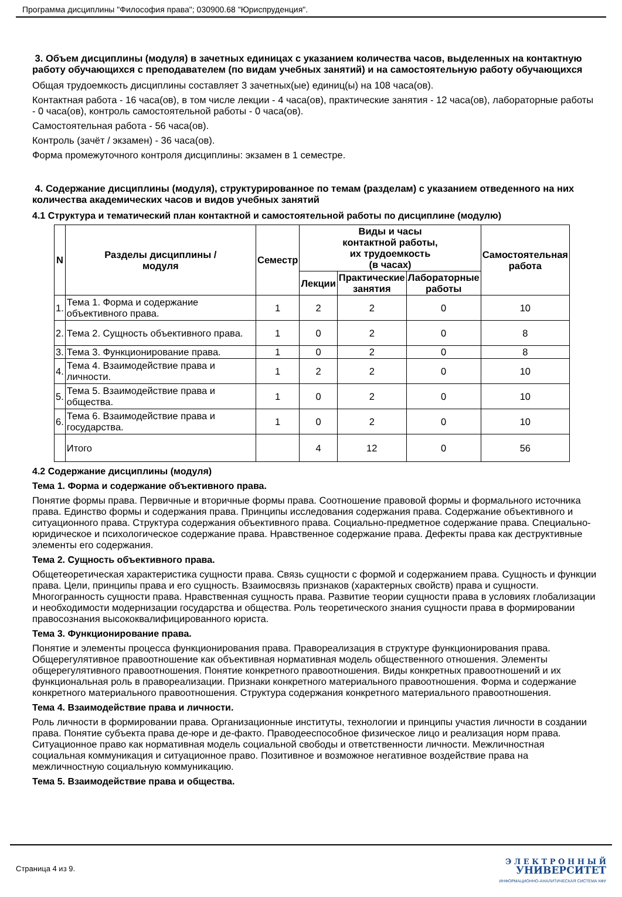Программа дисциплины "Философия права"; 030900.68 "Юриспруденция".
3. Объем дисциплины (модуля) в зачетных единицах с указанием количества часов, выделенных на контактную работу обучающихся с преподавателем (по видам учебных занятий) и на самостоятельную работу обучающихся
Общая трудоемкость дисциплины составляет 3 зачетных(ые) единиц(ы) на 108 часа(ов).
Контактная работа - 16 часа(ов), в том числе лекции - 4 часа(ов), практические занятия - 12 часа(ов), лабораторные работы - 0 часа(ов), контроль самостоятельной работы - 0 часа(ов).
Самостоятельная работа - 56 часа(ов).
Контроль (зачёт / экзамен) - 36 часа(ов).
Форма промежуточного контроля дисциплины: экзамен в 1 семестре.
4. Содержание дисциплины (модуля), структурированное по темам (разделам) с указанием отведенного на них количества академических часов и видов учебных занятий
4.1 Структура и тематический план контактной и самостоятельной работы по дисциплине (модулю)
| N | Разделы дисциплины / модуля | Семестр | Виды и часы контактной работы, их трудоемкость (в часах) | | | Самостоятельная работа |
| --- | --- | --- | --- | --- | --- | --- |
| | | | Лекции | Практические занятия | Лабораторные работы | |
| 1. | Тема 1. Форма и содержание объективного права. | 1 | 2 | 2 | 0 | 10 |
| 2. | Тема 2. Сущность объективного права. | 1 | 0 | 2 | 0 | 8 |
| 3. | Тема 3. Функционирование права. | 1 | 0 | 2 | 0 | 8 |
| 4. | Тема 4. Взаимодействие права и личности. | 1 | 2 | 2 | 0 | 10 |
| 5. | Тема 5. Взаимодействие права и общества. | 1 | 0 | 2 | 0 | 10 |
| 6. | Тема 6. Взаимодействие права и государства. | 1 | 0 | 2 | 0 | 10 |
| | Итого | | 4 | 12 | 0 | 56 |
4.2 Содержание дисциплины (модуля)
Тема 1. Форма и содержание объективного права.
Понятие формы права. Первичные и вторичные формы права. Соотношение правовой формы и формального источника права. Единство формы и содержания права. Принципы исследования содержания права. Содержание объективного и ситуационного права. Структура содержания объективного права. Социально-предметное содержание права. Специально-юридическое и психологическое содержание права. Нравственное содержание права. Дефекты права как деструктивные элементы его содержания.
Тема 2. Сущность объективного права.
Общетеоретическая характеристика сущности права. Связь сущности с формой и содержанием права. Сущность и функции права. Цели, принципы права и его сущность. Взаимосвязь признаков (характерных свойств) права и сущности. Многогранность сущности права. Нравственная сущность права. Развитие теории сущности права в условиях глобализации и необходимости модернизации государства и общества. Роль теоретического знания сущности права в формировании правосознания высококвалифицированного юриста.
Тема 3. Функционирование права.
Понятие и элементы процесса функционирования права. Правореализация в структуре функционирования права. Общерегулятивное правоотношение как объективная нормативная модель общественного отношения. Элементы общерегулятивного правоотношения. Понятие конкретного правоотношения. Виды конкретных правоотношений и их функциональная роль в правореализации. Признаки конкретного материального правоотношения. Форма и содержание конкретного материального правоотношения. Структура содержания конкретного материального правоотношения.
Тема 4. Взаимодействие права и личности.
Роль личности в формировании права. Организационные институты, технологии и принципы участия личности в создании права. Понятие субъекта права де-юре и де-факто. Праводееспособное физическое лицо и реализация норм права. Ситуационное право как нормативная модель социальной свободы и ответственности личности. Межличностная социальная коммуникация и ситуационное право. Позитивное и возможное негативное воздействие права на межличностную социальную коммуникацию.
Тема 5. Взаимодействие права и общества.
Страница 4 из 9.
Э Л Е К Т Р О Н Н Ы Й
УНИВЕРСИТЕТ
ИНФОРМАЦИОННО-АНАЛИТИЧЕСКАЯ СИСТЕМА КФУ